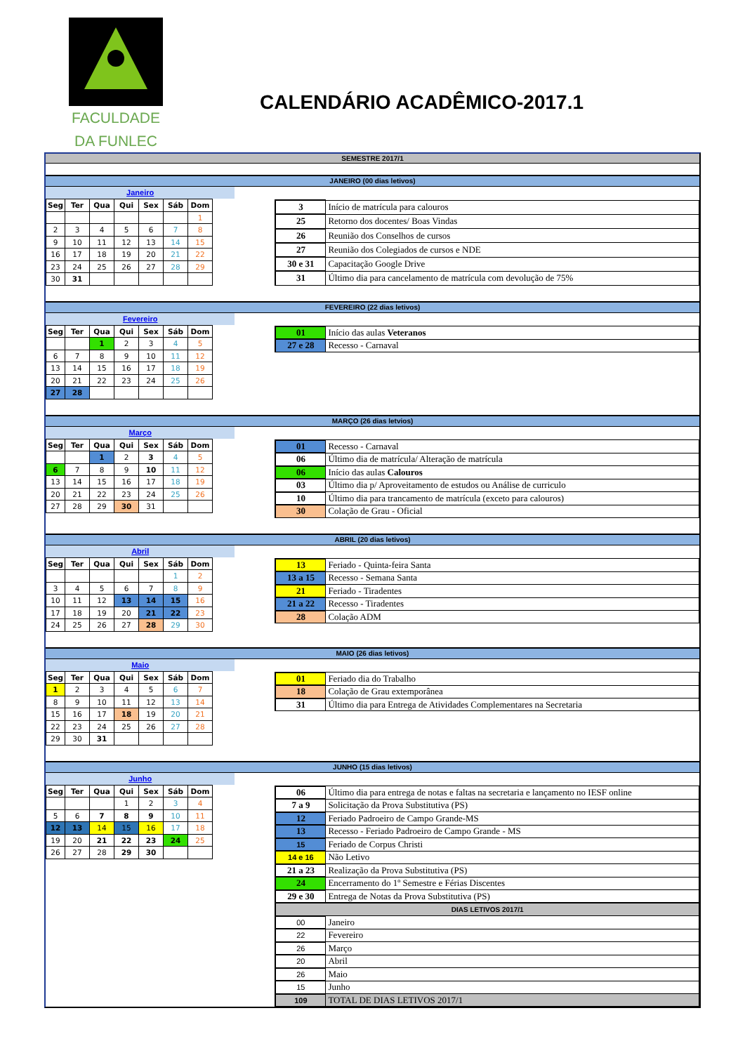FACULDADE
DA FUNLEC
CALENDÁRIO ACADÊMICO-2017.1
SEMESTRE 2017/1
JANEIRO (00 dias letivos)
Janeiro
| Seg | Ter | Qua | Qui | Sex | Sáb | Dom |
| --- | --- | --- | --- | --- | --- | --- |
| | | | | | | 1 |
| 2 | 3 | 4 | 5 | 6 | 7 | 8 |
| 9 | 10 | 11 | 12 | 13 | 14 | 15 |
| 16 | 17 | 18 | 19 | 20 | 21 | 22 |
| 23 | 24 | 25 | 26 | 27 | 28 | 29 |
| 30 | 31 | | | | | |
| 3 | Início de matrícula para calouros |
| 25 | Retorno dos docentes/ Boas Vindas |
| 26 | Reunião dos Conselhos de cursos |
| 27 | Reunião dos Colegiados de cursos e NDE |
| 30 e 31 | Capacitação Google Drive |
| 31 | Último dia para cancelamento de matrícula com devolução de 75% |
FEVEREIRO (22 dias letivos)
Fevereiro
| Seg | Ter | Qua | Qui | Sex | Sáb | Dom |
| --- | --- | --- | --- | --- | --- | --- |
| | | 1 | 2 | 3 | 4 | 5 |
| 6 | 7 | 8 | 9 | 10 | 11 | 12 |
| 13 | 14 | 15 | 16 | 17 | 18 | 19 |
| 20 | 21 | 22 | 23 | 24 | 25 | 26 |
| 27 | 28 | | | | | |
| 01 | Início das aulas Veteranos |
| 27 e 28 | Recesso - Carnaval |
MARÇO (26 dias letvios)
Março
| Seg | Ter | Qua | Qui | Sex | Sáb | Dom |
| --- | --- | --- | --- | --- | --- | --- |
| | | 1 | 2 | 3 | 4 | 5 |
| 6 | 7 | 8 | 9 | 10 | 11 | 12 |
| 13 | 14 | 15 | 16 | 17 | 18 | 19 |
| 20 | 21 | 22 | 23 | 24 | 25 | 26 |
| 27 | 28 | 29 | 30 | 31 | | |
| 01 | Recesso - Carnaval |
| 06 | Último dia de matrícula/ Alteração de matrícula |
| 06 | Início das aulas Calouros |
| 03 | Último dia p/ Aproveitamento de estudos ou Análise de curriculo |
| 10 | Último dia para trancamento de matrícula (exceto para calouros) |
| 30 | Colação de Grau - Oficial |
ABRIL (20 dias letivos)
Abril
| Seg | Ter | Qua | Qui | Sex | Sáb | Dom |
| --- | --- | --- | --- | --- | --- | --- |
| | | | | | 1 | 2 |
| 3 | 4 | 5 | 6 | 7 | 8 | 9 |
| 10 | 11 | 12 | 13 | 14 | 15 | 16 |
| 17 | 18 | 19 | 20 | 21 | 22 | 23 |
| 24 | 25 | 26 | 27 | 28 | 29 | 30 |
| 13 | Feriado - Quinta-feira Santa |
| 13 a 15 | Recesso - Semana Santa |
| 21 | Feriado - Tiradentes |
| 21 a 22 | Recesso - Tiradentes |
| 28 | Colação ADM |
MAIO (26 dias letivos)
Maio
| Seg | Ter | Qua | Qui | Sex | Sáb | Dom |
| --- | --- | --- | --- | --- | --- | --- |
| 1 | 2 | 3 | 4 | 5 | 6 | 7 |
| 8 | 9 | 10 | 11 | 12 | 13 | 14 |
| 15 | 16 | 17 | 18 | 19 | 20 | 21 |
| 22 | 23 | 24 | 25 | 26 | 27 | 28 |
| 29 | 30 | 31 | | | | |
| 01 | Feriado dia do Trabalho |
| 18 | Colação de Grau extemporânea |
| 31 | Último dia para Entrega de Atividades Complementares na Secretaria |
JUNHO (15 dias letivos)
Junho
| Seg | Ter | Qua | Qui | Sex | Sáb | Dom |
| --- | --- | --- | --- | --- | --- | --- |
| | | | 1 | 2 | 3 | 4 |
| 5 | 6 | 7 | 8 | 9 | 10 | 11 |
| 12 | 13 | 14 | 15 | 16 | 17 | 18 |
| 19 | 20 | 21 | 22 | 23 | 24 | 25 |
| 26 | 27 | 28 | 29 | 30 | | |
| 06 | Último dia para entrega de notas e faltas na secretaria e lançamento no IESF online |
| 7 a 9 | Solicitação da Prova Substitutiva (PS) |
| 12 | Feriado Padroeiro de Campo Grande-MS |
| 13 | Recesso - Feriado Padroeiro de Campo Grande - MS |
| 15 | Feriado de Corpus Christi |
| 14 e 16 | Não Letivo |
| 21 a 23 | Realização da Prova Substitutiva (PS) |
| 24 | Encerramento do 1º Semestre e Férias Discentes |
| 29 e 30 | Entrega de Notas da Prova Substitutiva (PS) |
| DIAS LETIVOS 2017/1 | |
| 00 | Janeiro |
| 22 | Fevereiro |
| 26 | Março |
| 20 | Abril |
| 26 | Maio |
| 15 | Junho |
| 109 | TOTAL DE DIAS LETIVOS 2017/1 |